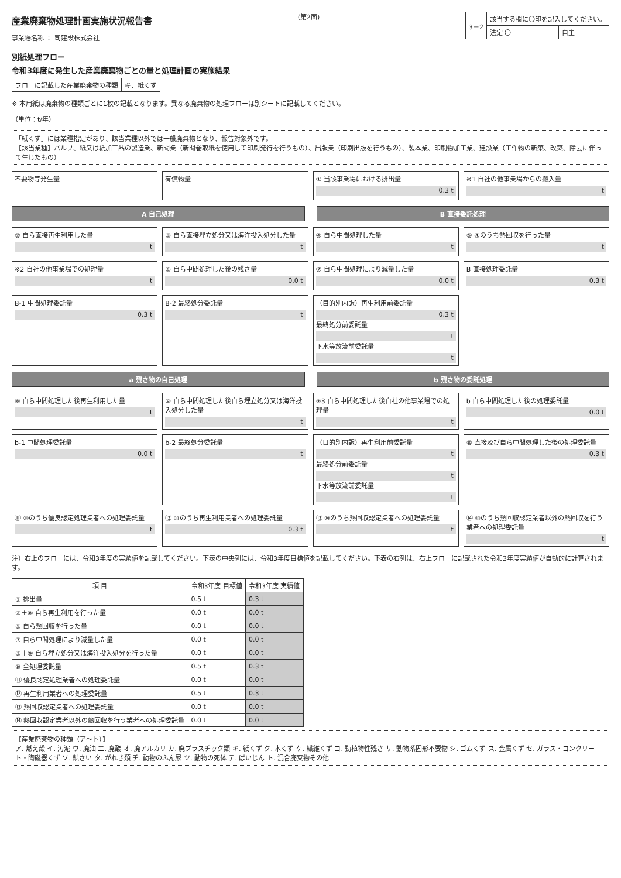産業廃棄物処理計画実施状況報告書
事業場名称 ： 司建設株式会社
(第2面)
| 3－2 | 該当する欄に〇印を記入してください。 | |
| | 法定 〇 | 自主 |
別紙処理フロー
令和3年度に発生した産業廃棄物ごとの量と処理計画の実施結果
| フローに記載した産業廃棄物の種類 | キ．紙くず |
※ 本用紙は廃棄物の種類ごとに1枚の記載となります。異なる廃棄物の処理フローは別シートに記載してください。
（単位：t/年）
「紙くず」には業種指定があり、該当業種以外では一般廃棄物となり、報告対象外です。
【該当業種】パルプ、紙又は紙加工品の製造業、新聞業（新聞巻取紙を使用して印刷発行を行うもの）、出版業（印刷出版を行うもの）、製本業、印刷物加工業、建設業（工作物の新築、改築、除去に伴って生じたもの）
不要物等発生量
有償物量
① 当該事業場における排出量
0.3 t
※1 自社の他事業場からの搬入量
t
A 自己処理 B 直接委託処理
② 自ら直接再生利用した量
t
③ 自ら直接埋立処分又は海洋投入処分した量
t
④ 自ら中間処理した量
t
⑤ ④のうち熱回収を行った量
t
※2 自社の他事業場での処理量
t
⑥ 自ら中間処理した後の残さ量
0.0 t
⑦ 自ら中間処理により減量した量
0.0 t
B 直接処理委託量
0.3 t
B-1 中間処理委託量
0.3 t
B-2 最終処分委託量
t
（目的別内訳）再生利用前委託量
0.3 t
最終処分前委託量
t
下水等放流前委託量
t
a 残さ物の自己処理 b 残さ物の委託処理
⑧ 自ら中間処理した後再生利用した量
t
⑨ 自ら中間処理した後自ら埋立処分又は海洋投入処分した量
t
※3 自ら中間処理した後自社の他事業場での処理量
t
b 自ら中間処理した後の処理委託量
0.0 t
b-1 中間処理委託量
0.0 t
b-2 最終処分委託量
t
（目的別内訳）再生利用前委託量
t
最終処分前委託量
t
下水等放流前委託量
t
⑩ 直接及び自ら中間処理した後の処理委託量
0.3 t
⑪ ⑩のうち優良認定処理業者への処理委託量
t
⑫ ⑩のうち再生利用業者への処理委託量
0.3 t
⑬ ⑩のうち熱回収認定業者への処理委託量
t
⑭ ⑩のうち熱回収認定業者以外の熱回収を行う業者への処理委託量
t
注）右上のフローには、令和3年度の実績値を記載してください。下表の中央列には、令和3年度目標値を記載してください。下表の右列は、右上フローに記載された令和3年度実績値が自動的に計算されます。
| 項 目 | 令和3年度 目標値 | 令和3年度 実績値 |
| --- | --- | --- |
| ① 排出量 | 0.5 t | 0.3 t |
| ②＋⑧ 自ら再生利用を行った量 | 0.0 t | 0.0 t |
| ⑤ 自ら熱回収を行った量 | 0.0 t | 0.0 t |
| ⑦ 自ら中間処理により減量した量 | 0.0 t | 0.0 t |
| ③＋⑨ 自ら埋立処分又は海洋投入処分を行った量 | 0.0 t | 0.0 t |
| ⑩ 全処理委託量 | 0.5 t | 0.3 t |
| ⑪ 優良認定処理業者への処理委託量 | 0.0 t | 0.0 t |
| ⑫ 再生利用業者への処理委託量 | 0.5 t | 0.3 t |
| ⑬ 熱回収認定業者への処理委託量 | 0.0 t | 0.0 t |
| ⑭ 熱回収認定業者以外の熱回収を行う業者への処理委託量 | 0.0 t | 0.0 t |
【産業廃棄物の種類（ア～ト）】
ア. 燃え殻 イ. 汚泥 ウ. 廃油 エ. 廃酸 オ. 廃アルカリ カ. 廃プラスチック類 キ. 紙くず ク. 木くず ケ. 繊維くず コ. 動植物性残さ サ. 動物系固形不要物 シ. ゴムくず ス. 金属くず セ. ガラス・コンクリート・陶磁器くず ソ. 鉱さい タ. がれき類 チ. 動物のふん尿 ツ. 動物の死体 テ. ばいじん ト. 混合廃棄物その他